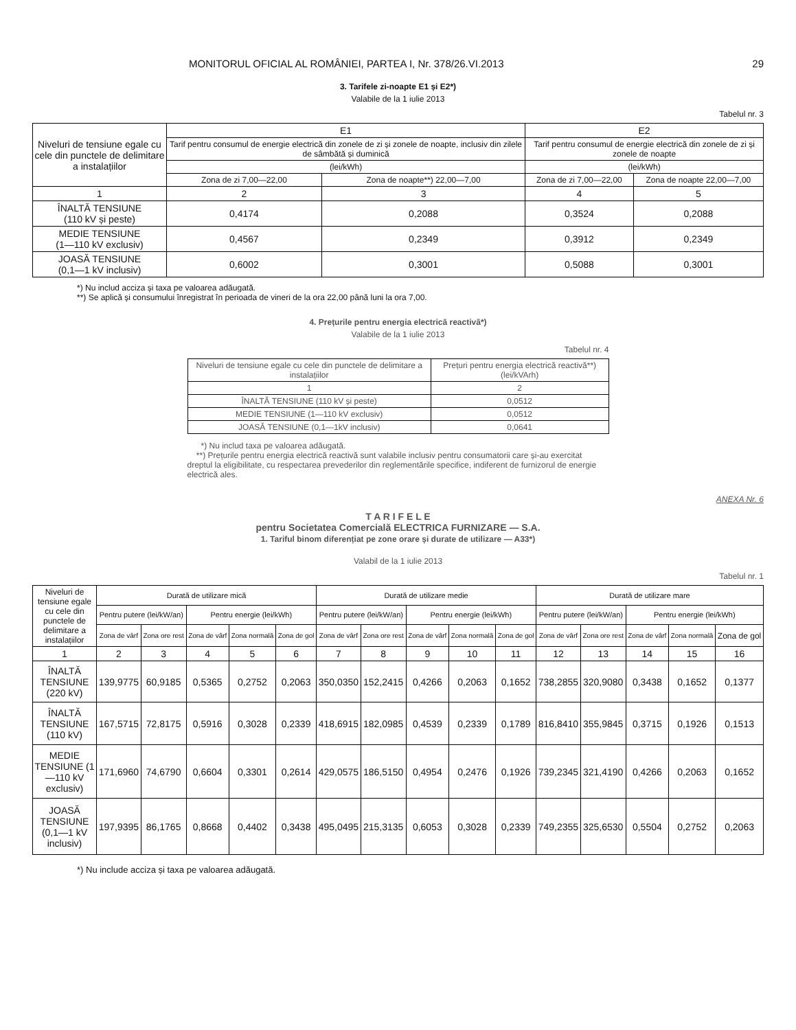MONITORUL OFICIAL AL ROMÂNIEI, PARTEA I, Nr. 378/26.VI.2013 29
3. Tarifele zi-noapte E1 și E2*)
Valabile de la 1 iulie 2013
Tabelul nr. 3
| Niveluri de tensiune egale cu cele din punctele de delimitare a instalațiilor | E1 | | E2 | |
| | Tarif pentru consumul de energie electrică din zonele de zi și zonele de noapte, inclusiv din zilele de sâmbătă și duminică | | Tarif pentru consumul de energie electrică din zonele de zi și zonele de noapte | |
| | (lei/kWh) | | (lei/kWh) | |
| | Zona de zi 7,00—22,00 | Zona de noapte**) 22,00—7,00 | Zona de zi 7,00—22,00 | Zona de noapte 22,00—7,00 |
| 1 | 2 | 3 | 4 | 5 |
| ÎNALTĂ TENSIUNE (110 kV și peste) | 0,4174 | 0,2088 | 0,3524 | 0,2088 |
| MEDIE TENSIUNE (1—110 kV exclusiv) | 0,4567 | 0,2349 | 0,3912 | 0,2349 |
| JOASĂ TENSIUNE (0,1—1 kV inclusiv) | 0,6002 | 0,3001 | 0,5088 | 0,3001 |
*) Nu includ acciza și taxa pe valoarea adăugată.
**) Se aplică și consumului înregistrat în perioada de vineri de la ora 22,00 până luni la ora 7,00.
4. Prețurile pentru energia electrică reactivă*)
Valabile de la 1 iulie 2013
Tabelul nr. 4
| Niveluri de tensiune egale cu cele din punctele de delimitare a instalațiilor | Prețuri pentru energia electrică reactivă**) (lei/kVArh) |
| 1 | 2 |
| ÎNALTĂ TENSIUNE (110 kV și peste) | 0,0512 |
| MEDIE TENSIUNE (1—110 kV exclusiv) | 0,0512 |
| JOASĂ TENSIUNE (0,1—1kV inclusiv) | 0,0641 |
*) Nu includ taxa pe valoarea adăugată.
**) Prețurile pentru energia electrică reactivă sunt valabile inclusiv pentru consumatorii care și-au exercitat dreptul la eligibilitate, cu respectarea prevederilor din reglementările specifice, indiferent de furnizorul de energie electrică ales.
ANEXA Nr. 6
T A R I F E L E
pentru Societatea Comercială ELECTRICA FURNIZARE — S.A.
1. Tariful binom diferențiat pe zone orare și durate de utilizare — A33*)
Valabil de la 1 iulie 2013
Tabelul nr. 1
| Niveluri de tensiune egale cu cele din punctele de delimitare a instalațiilor | Durată de utilizare mică | | | | | Durată de utilizare medie | | | | | Durată de utilizare mare | | | | |
| | Pentru putere (lei/kW/an) | | Pentru energie (lei/kWh) | | | Pentru putere (lei/kW/an) | | Pentru energie (lei/kWh) | | | Pentru putere (lei/kW/an) | | Pentru energie (lei/kWh) | | |
| | Zona de vârf | Zona ore rest | Zona de vârf | Zona normală | Zona de gol | Zona de vârf | Zona ore rest | Zona de vârf | Zona normală | Zona de gol | Zona de vârf | Zona ore rest | Zona de vârf | Zona normală | Zona de gol |
| 1 | 2 | 3 | 4 | 5 | 6 | 7 | 8 | 9 | 10 | 11 | 12 | 13 | 14 | 15 | 16 |
| ÎNALTĂ TENSIUNE (220 kV) | 139,9775 | 60,9185 | 0,5365 | 0,2752 | 0,2063 | 350,0350 | 152,2415 | 0,4266 | 0,2063 | 0,1652 | 738,2855 | 320,9080 | 0,3438 | 0,1652 | 0,1377 |
| ÎNALTĂ TENSIUNE (110 kV) | 167,5715 | 72,8175 | 0,5916 | 0,3028 | 0,2339 | 418,6915 | 182,0985 | 0,4539 | 0,2339 | 0,1789 | 816,8410 | 355,9845 | 0,3715 | 0,1926 | 0,1513 |
| MEDIE TENSIUNE (1—110 kV exclusiv) | 171,6960 | 74,6790 | 0,6604 | 0,3301 | 0,2614 | 429,0575 | 186,5150 | 0,4954 | 0,2476 | 0,1926 | 739,2345 | 321,4190 | 0,4266 | 0,2063 | 0,1652 |
| JOASĂ TENSIUNE (0,1—1 kV inclusiv) | 197,9395 | 86,1765 | 0,8668 | 0,4402 | 0,3438 | 495,0495 | 215,3135 | 0,6053 | 0,3028 | 0,2339 | 749,2355 | 325,6530 | 0,5504 | 0,2752 | 0,2063 |
*) Nu include acciza și taxa pe valoarea adăugată.